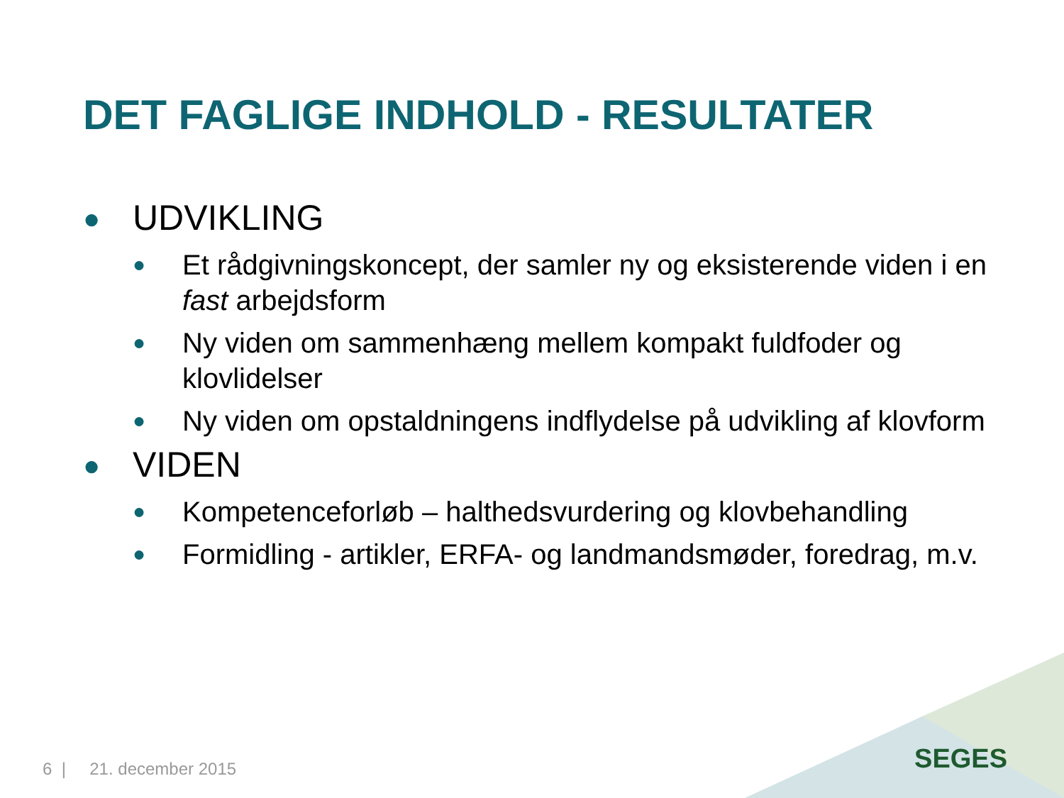DET FAGLIGE INDHOLD - RESULTATER
● UDVIKLING
● Et rådgivningskoncept, der samler ny og eksisterende viden i en fast arbejdsform
● Ny viden om sammenhæng mellem kompakt fuldfoder og klovlidelser
● Ny viden om opstaldningens indflydelse på udvikling af klovform
● VIDEN
● Kompetenceforløb – halthedsvurdering og klovbehandling
● Formidling - artikler, ERFA- og landmandsmøder, foredrag, m.v.
6 | 21. december 2015 SEGES